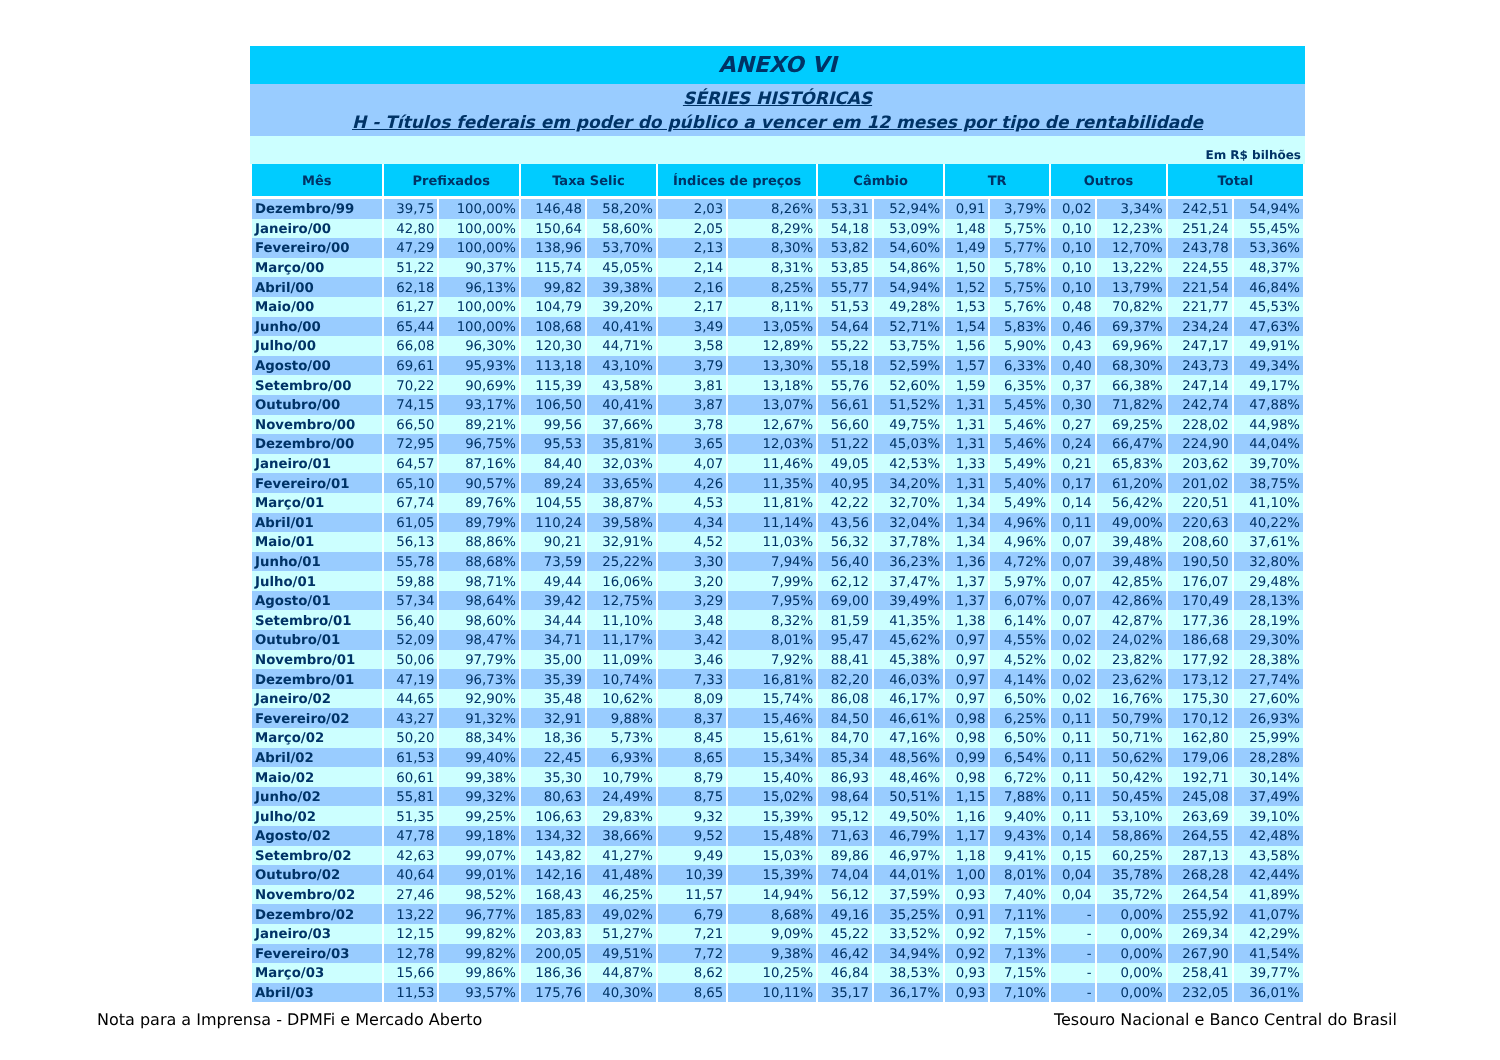ANEXO VI
SÉRIES HISTÓRICAS
H - Títulos federais em poder do público a vencer em 12 meses por tipo de rentabilidade
Em R$ bilhões
| Mês | Prefixados | | Taxa Selic | | Índices de preços | | Câmbio | | TR | | Outros | | Total | |
| --- | --- | --- | --- | --- | --- | --- | --- | --- | --- | --- | --- | --- | --- | --- |
| Dezembro/99 | 39,75 | 100,00% | 146,48 | 58,20% | 2,03 | 8,26% | 53,31 | 52,94% | 0,91 | 3,79% | 0,02 | 3,34% | 242,51 | 54,94% |
| Janeiro/00 | 42,80 | 100,00% | 150,64 | 58,60% | 2,05 | 8,29% | 54,18 | 53,09% | 1,48 | 5,75% | 0,10 | 12,23% | 251,24 | 55,45% |
| Fevereiro/00 | 47,29 | 100,00% | 138,96 | 53,70% | 2,13 | 8,30% | 53,82 | 54,60% | 1,49 | 5,77% | 0,10 | 12,70% | 243,78 | 53,36% |
| Março/00 | 51,22 | 90,37% | 115,74 | 45,05% | 2,14 | 8,31% | 53,85 | 54,86% | 1,50 | 5,78% | 0,10 | 13,22% | 224,55 | 48,37% |
| Abril/00 | 62,18 | 96,13% | 99,82 | 39,38% | 2,16 | 8,25% | 55,77 | 54,94% | 1,52 | 5,75% | 0,10 | 13,79% | 221,54 | 46,84% |
| Maio/00 | 61,27 | 100,00% | 104,79 | 39,20% | 2,17 | 8,11% | 51,53 | 49,28% | 1,53 | 5,76% | 0,48 | 70,82% | 221,77 | 45,53% |
| Junho/00 | 65,44 | 100,00% | 108,68 | 40,41% | 3,49 | 13,05% | 54,64 | 52,71% | 1,54 | 5,83% | 0,46 | 69,37% | 234,24 | 47,63% |
| Julho/00 | 66,08 | 96,30% | 120,30 | 44,71% | 3,58 | 12,89% | 55,22 | 53,75% | 1,56 | 5,90% | 0,43 | 69,96% | 247,17 | 49,91% |
| Agosto/00 | 69,61 | 95,93% | 113,18 | 43,10% | 3,79 | 13,30% | 55,18 | 52,59% | 1,57 | 6,33% | 0,40 | 68,30% | 243,73 | 49,34% |
| Setembro/00 | 70,22 | 90,69% | 115,39 | 43,58% | 3,81 | 13,18% | 55,76 | 52,60% | 1,59 | 6,35% | 0,37 | 66,38% | 247,14 | 49,17% |
| Outubro/00 | 74,15 | 93,17% | 106,50 | 40,41% | 3,87 | 13,07% | 56,61 | 51,52% | 1,31 | 5,45% | 0,30 | 71,82% | 242,74 | 47,88% |
| Novembro/00 | 66,50 | 89,21% | 99,56 | 37,66% | 3,78 | 12,67% | 56,60 | 49,75% | 1,31 | 5,46% | 0,27 | 69,25% | 228,02 | 44,98% |
| Dezembro/00 | 72,95 | 96,75% | 95,53 | 35,81% | 3,65 | 12,03% | 51,22 | 45,03% | 1,31 | 5,46% | 0,24 | 66,47% | 224,90 | 44,04% |
| Janeiro/01 | 64,57 | 87,16% | 84,40 | 32,03% | 4,07 | 11,46% | 49,05 | 42,53% | 1,33 | 5,49% | 0,21 | 65,83% | 203,62 | 39,70% |
| Fevereiro/01 | 65,10 | 90,57% | 89,24 | 33,65% | 4,26 | 11,35% | 40,95 | 34,20% | 1,31 | 5,40% | 0,17 | 61,20% | 201,02 | 38,75% |
| Março/01 | 67,74 | 89,76% | 104,55 | 38,87% | 4,53 | 11,81% | 42,22 | 32,70% | 1,34 | 5,49% | 0,14 | 56,42% | 220,51 | 41,10% |
| Abril/01 | 61,05 | 89,79% | 110,24 | 39,58% | 4,34 | 11,14% | 43,56 | 32,04% | 1,34 | 4,96% | 0,11 | 49,00% | 220,63 | 40,22% |
| Maio/01 | 56,13 | 88,86% | 90,21 | 32,91% | 4,52 | 11,03% | 56,32 | 37,78% | 1,34 | 4,96% | 0,07 | 39,48% | 208,60 | 37,61% |
| Junho/01 | 55,78 | 88,68% | 73,59 | 25,22% | 3,30 | 7,94% | 56,40 | 36,23% | 1,36 | 4,72% | 0,07 | 39,48% | 190,50 | 32,80% |
| Julho/01 | 59,88 | 98,71% | 49,44 | 16,06% | 3,20 | 7,99% | 62,12 | 37,47% | 1,37 | 5,97% | 0,07 | 42,85% | 176,07 | 29,48% |
| Agosto/01 | 57,34 | 98,64% | 39,42 | 12,75% | 3,29 | 7,95% | 69,00 | 39,49% | 1,37 | 6,07% | 0,07 | 42,86% | 170,49 | 28,13% |
| Setembro/01 | 56,40 | 98,60% | 34,44 | 11,10% | 3,48 | 8,32% | 81,59 | 41,35% | 1,38 | 6,14% | 0,07 | 42,87% | 177,36 | 28,19% |
| Outubro/01 | 52,09 | 98,47% | 34,71 | 11,17% | 3,42 | 8,01% | 95,47 | 45,62% | 0,97 | 4,55% | 0,02 | 24,02% | 186,68 | 29,30% |
| Novembro/01 | 50,06 | 97,79% | 35,00 | 11,09% | 3,46 | 7,92% | 88,41 | 45,38% | 0,97 | 4,52% | 0,02 | 23,82% | 177,92 | 28,38% |
| Dezembro/01 | 47,19 | 96,73% | 35,39 | 10,74% | 7,33 | 16,81% | 82,20 | 46,03% | 0,97 | 4,14% | 0,02 | 23,62% | 173,12 | 27,74% |
| Janeiro/02 | 44,65 | 92,90% | 35,48 | 10,62% | 8,09 | 15,74% | 86,08 | 46,17% | 0,97 | 6,50% | 0,02 | 16,76% | 175,30 | 27,60% |
| Fevereiro/02 | 43,27 | 91,32% | 32,91 | 9,88% | 8,37 | 15,46% | 84,50 | 46,61% | 0,98 | 6,25% | 0,11 | 50,79% | 170,12 | 26,93% |
| Março/02 | 50,20 | 88,34% | 18,36 | 5,73% | 8,45 | 15,61% | 84,70 | 47,16% | 0,98 | 6,50% | 0,11 | 50,71% | 162,80 | 25,99% |
| Abril/02 | 61,53 | 99,40% | 22,45 | 6,93% | 8,65 | 15,34% | 85,34 | 48,56% | 0,99 | 6,54% | 0,11 | 50,62% | 179,06 | 28,28% |
| Maio/02 | 60,61 | 99,38% | 35,30 | 10,79% | 8,79 | 15,40% | 86,93 | 48,46% | 0,98 | 6,72% | 0,11 | 50,42% | 192,71 | 30,14% |
| Junho/02 | 55,81 | 99,32% | 80,63 | 24,49% | 8,75 | 15,02% | 98,64 | 50,51% | 1,15 | 7,88% | 0,11 | 50,45% | 245,08 | 37,49% |
| Julho/02 | 51,35 | 99,25% | 106,63 | 29,83% | 9,32 | 15,39% | 95,12 | 49,50% | 1,16 | 9,40% | 0,11 | 53,10% | 263,69 | 39,10% |
| Agosto/02 | 47,78 | 99,18% | 134,32 | 38,66% | 9,52 | 15,48% | 71,63 | 46,79% | 1,17 | 9,43% | 0,14 | 58,86% | 264,55 | 42,48% |
| Setembro/02 | 42,63 | 99,07% | 143,82 | 41,27% | 9,49 | 15,03% | 89,86 | 46,97% | 1,18 | 9,41% | 0,15 | 60,25% | 287,13 | 43,58% |
| Outubro/02 | 40,64 | 99,01% | 142,16 | 41,48% | 10,39 | 15,39% | 74,04 | 44,01% | 1,00 | 8,01% | 0,04 | 35,78% | 268,28 | 42,44% |
| Novembro/02 | 27,46 | 98,52% | 168,43 | 46,25% | 11,57 | 14,94% | 56,12 | 37,59% | 0,93 | 7,40% | 0,04 | 35,72% | 264,54 | 41,89% |
| Dezembro/02 | 13,22 | 96,77% | 185,83 | 49,02% | 6,79 | 8,68% | 49,16 | 35,25% | 0,91 | 7,11% | - | 0,00% | 255,92 | 41,07% |
| Janeiro/03 | 12,15 | 99,82% | 203,83 | 51,27% | 7,21 | 9,09% | 45,22 | 33,52% | 0,92 | 7,15% | - | 0,00% | 269,34 | 42,29% |
| Fevereiro/03 | 12,78 | 99,82% | 200,05 | 49,51% | 7,72 | 9,38% | 46,42 | 34,94% | 0,92 | 7,13% | - | 0,00% | 267,90 | 41,54% |
| Março/03 | 15,66 | 99,86% | 186,36 | 44,87% | 8,62 | 10,25% | 46,84 | 38,53% | 0,93 | 7,15% | - | 0,00% | 258,41 | 39,77% |
| Abril/03 | 11,53 | 93,57% | 175,76 | 40,30% | 8,65 | 10,11% | 35,17 | 36,17% | 0,93 | 7,10% | - | 0,00% | 232,05 | 36,01% |
Nota para a Imprensa - DPMFi e Mercado Aberto Tesouro Nacional e Banco Central do Brasil